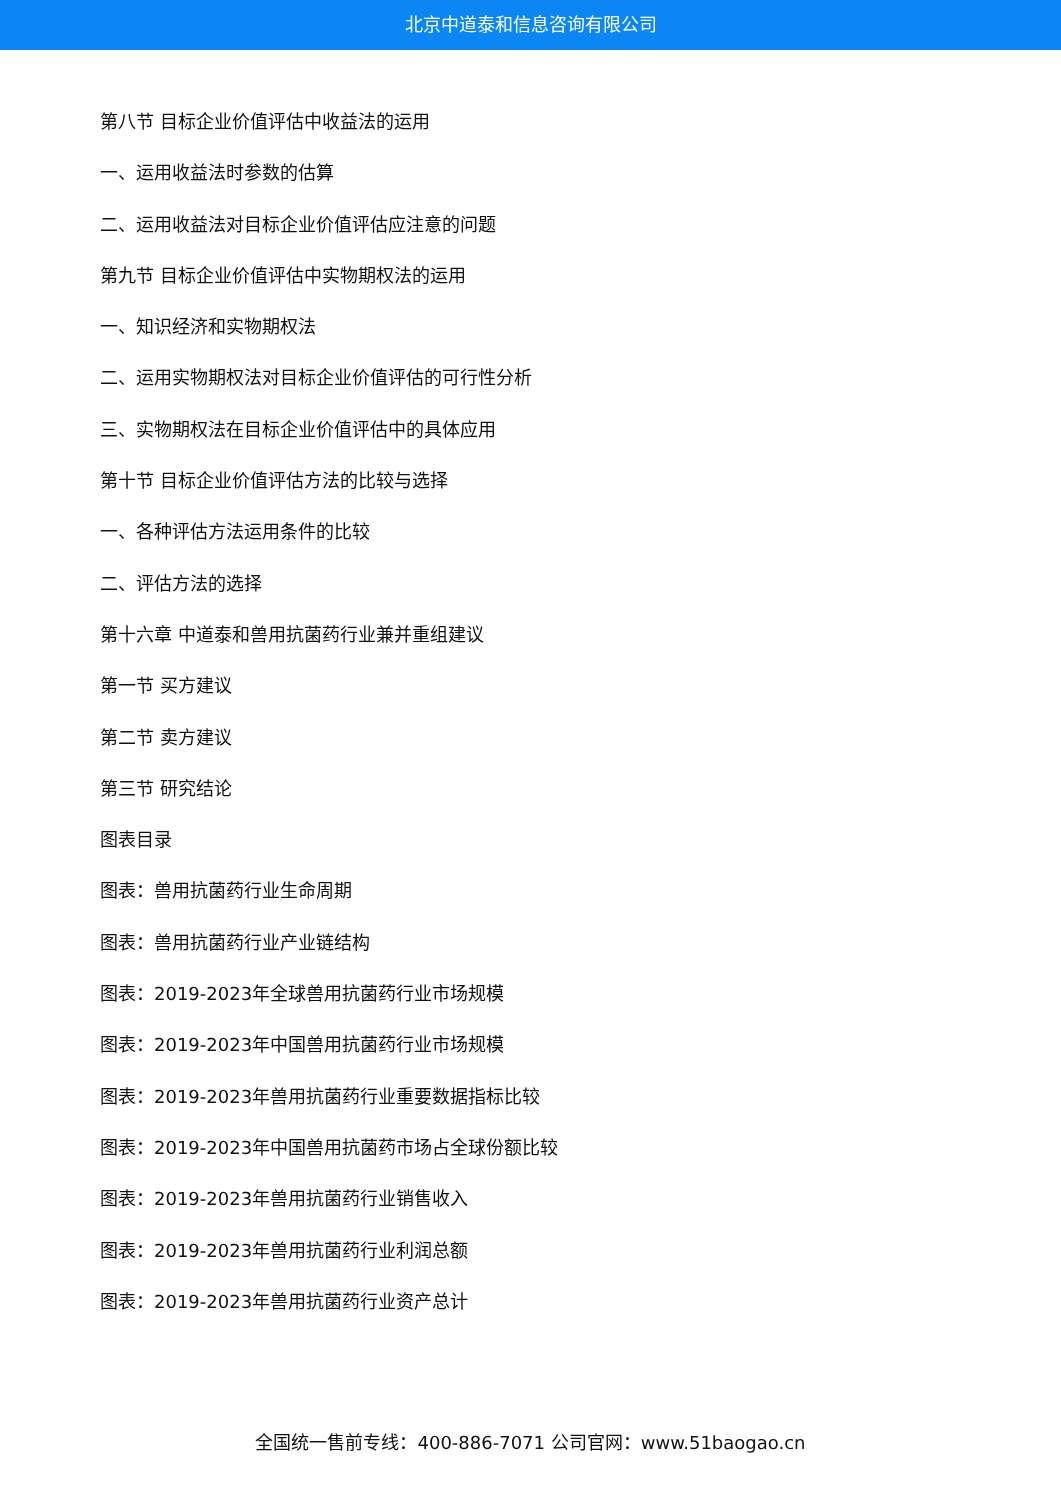北京中道泰和信息咨询有限公司
第八节 目标企业价值评估中收益法的运用
一、运用收益法时参数的估算
二、运用收益法对目标企业价值评估应注意的问题
第九节 目标企业价值评估中实物期权法的运用
一、知识经济和实物期权法
二、运用实物期权法对目标企业价值评估的可行性分析
三、实物期权法在目标企业价值评估中的具体应用
第十节 目标企业价值评估方法的比较与选择
一、各种评估方法运用条件的比较
二、评估方法的选择
第十六章 中道泰和兽用抗菌药行业兼并重组建议
第一节 买方建议
第二节 卖方建议
第三节 研究结论
图表目录
图表：兽用抗菌药行业生命周期
图表：兽用抗菌药行业产业链结构
图表：2019-2023年全球兽用抗菌药行业市场规模
图表：2019-2023年中国兽用抗菌药行业市场规模
图表：2019-2023年兽用抗菌药行业重要数据指标比较
图表：2019-2023年中国兽用抗菌药市场占全球份额比较
图表：2019-2023年兽用抗菌药行业销售收入
图表：2019-2023年兽用抗菌药行业利润总额
图表：2019-2023年兽用抗菌药行业资产总计
全国统一售前专线：400-886-7071 公司官网：www.51baogao.cn